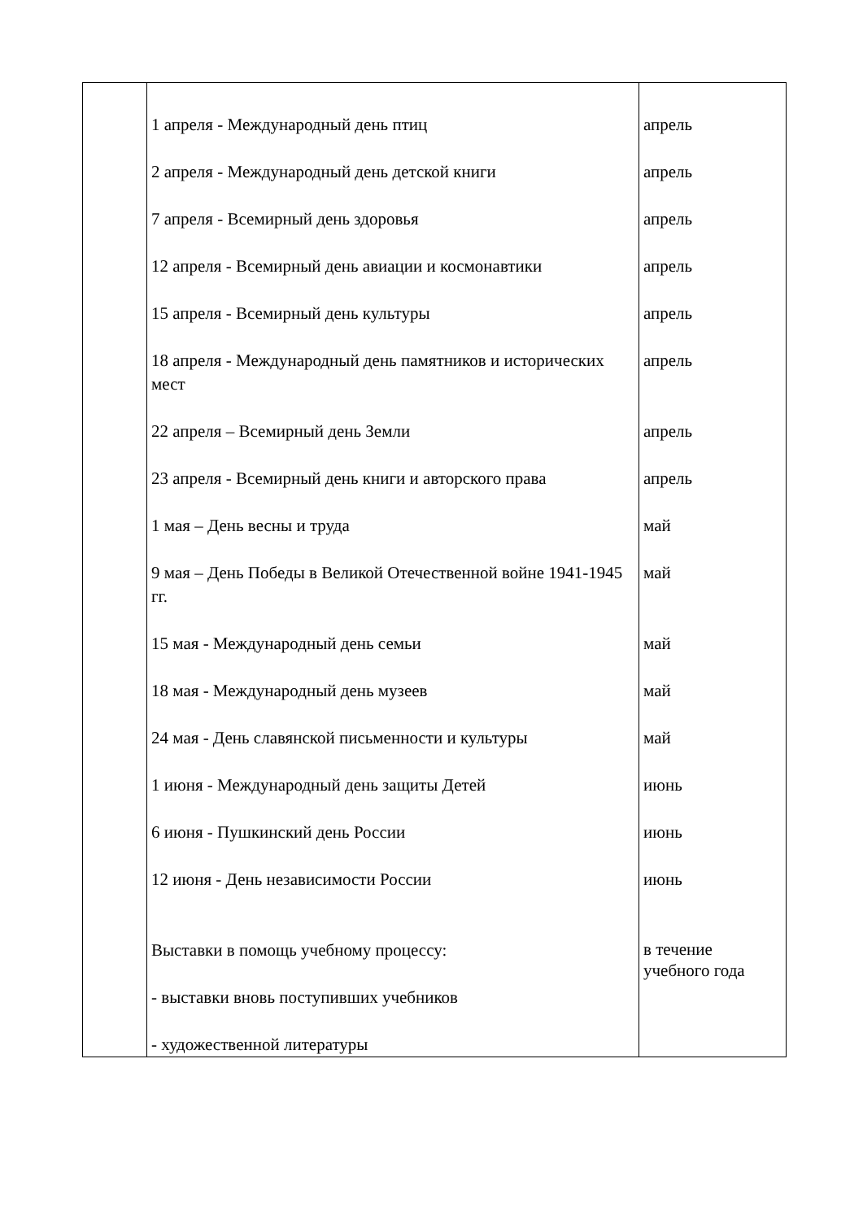| | 1 апреля - Международный день птиц 2 апреля - Международный день детской книги 7 апреля - Всемирный день здоровья 12 апреля - Всемирный день авиации и космонавтики 15 апреля - Всемирный день культуры 18 апреля - Международный день памятников и исторических мест 22 апреля – Всемирный день Земли 23 апреля - Всемирный день книги и авторского права 1 мая – День весны и труда 9 мая – День Победы в Великой Отечественной войне 1941-1945 гг. 15 мая - Международный день семьи 18 мая - Международный день музеев 24 мая - День славянской письменности и культуры 1 июня - Международный день защиты Детей 6 июня - Пушкинский день России 12 июня - День независимости России Выставки в помощь учебному процессу: - выставки вновь поступивших учебников - художественной литературы | апрель апрель апрель апрель апрель апрель апрель апрель май май май май май июнь июнь июнь в течение учебного года |